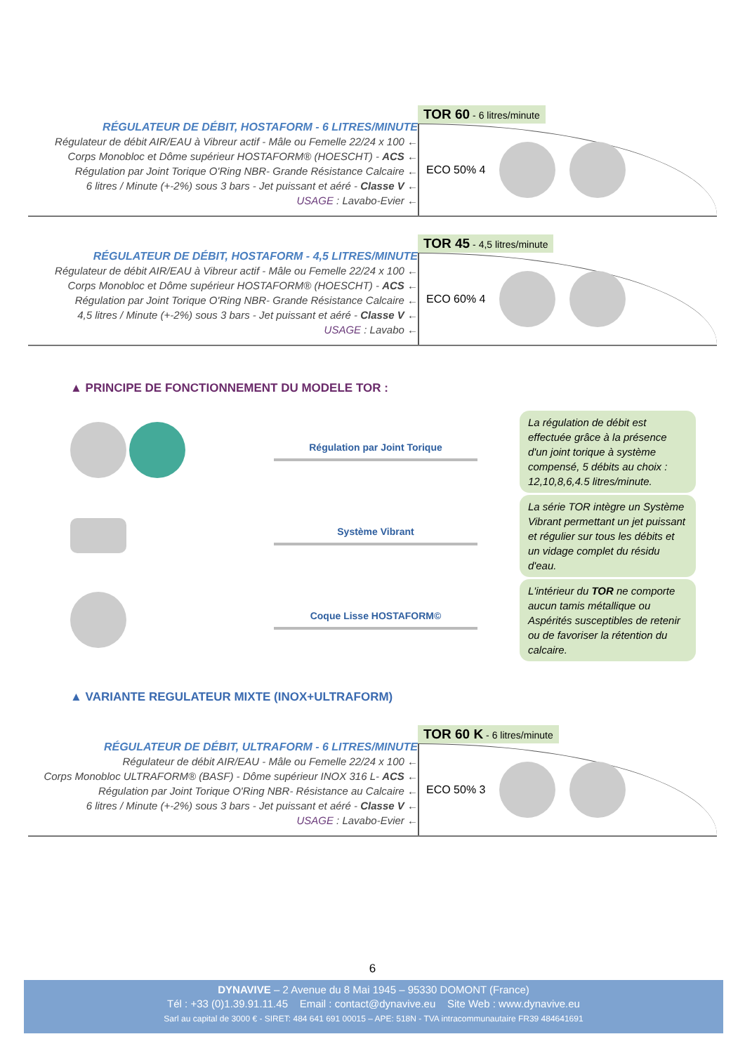RÉGULATEUR DE DÉBIT, HOSTAFORM - 6 LITRES/MINUTE
Régulateur de débit AIR/EAU à Vibreur actif - Mâle ou Femelle 22/24 x 100 ←
Corps Monobloc et Dôme supérieur HOSTAFORM® (HOESCHT) - ACS ←
Régulation par Joint Torique O'Ring NBR- Grande Résistance Calcaire ←
6 litres / Minute (+-2%) sous 3 bars - Jet puissant et aéré - Classe V ←
USAGE : Lavabo-Evier ←
TOR 60 - 6 litres/minute
ECO 50% 4
RÉGULATEUR DE DÉBIT, HOSTAFORM - 4,5 LITRES/MINUTE
Régulateur de débit AIR/EAU à Vibreur actif - Mâle ou Femelle 22/24 x 100 ←
Corps Monobloc et Dôme supérieur HOSTAFORM® (HOESCHT) - ACS ←
Régulation par Joint Torique O'Ring NBR- Grande Résistance Calcaire ←
4,5 litres / Minute (+-2%) sous 3 bars - Jet puissant et aéré - Classe V ←
USAGE : Lavabo ←
TOR 45 - 4,5 litres/minute
ECO 60% 4
▲ PRINCIPE DE FONCTIONNEMENT DU MODELE TOR :
Régulation par Joint Torique
La régulation de débit est effectuée grâce à la présence d'un joint torique à système compensé, 5 débits au choix : 12,10,8,6,4.5 litres/minute.
Système Vibrant
La série TOR intègre un Système Vibrant permettant un jet puissant et régulier sur tous les débits et un vidage complet du résidu d'eau.
Coque Lisse HOSTAFORM©
L'intérieur du TOR ne comporte aucun tamis métallique ou Aspérités susceptibles de retenir ou de favoriser la rétention du calcaire.
▲ VARIANTE REGULATEUR MIXTE (INOX+ULTRAFORM)
RÉGULATEUR DE DÉBIT, ULTRAFORM - 6 LITRES/MINUTE
Régulateur de débit AIR/EAU - Mâle ou Femelle 22/24 x 100 ←
Corps Monobloc ULTRAFORM® (BASF) - Dôme supérieur INOX 316 L- ACS ←
Régulation par Joint Torique O'Ring NBR- Résistance au Calcaire ←
6 litres / Minute (+-2%) sous 3 bars - Jet puissant et aéré - Classe V ←
USAGE : Lavabo-Evier ←
TOR 60 K - 6 litres/minute
ECO 50% 3
6
DYNAVIVE – 2 Avenue du 8 Mai 1945 – 95330 DOMONT (France)
Tél : +33 (0)1.39.91.11.45 Email : contact@dynavive.eu Site Web : www.dynavive.eu
Sarl au capital de 3000 € - SIRET: 484 641 691 00015 – APE: 518N - TVA intracommunautaire FR39 484641691